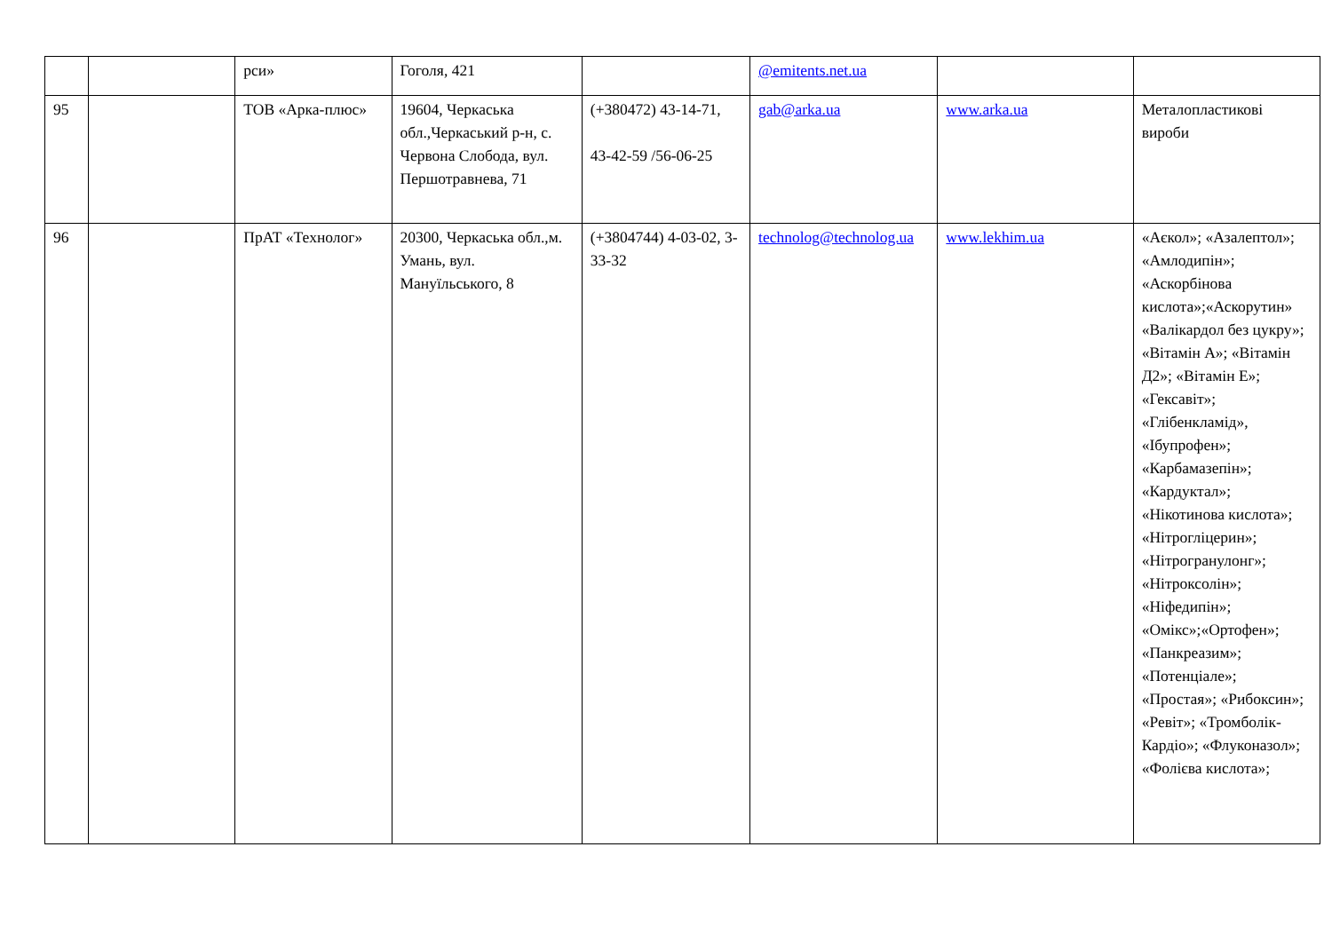| | | рси» | Гоголя, 421 | | @emitents.net.ua | | |
| 95 | | ТОВ «Арка-плюс» | 19604, Черкаська обл.,Черкаський р-н, с. Червона Слобода, вул. Першотравнева, 71 | (+380472) 43-14-71, 43-42-59 /56-06-25 | gab@arka.ua | www.arka.ua | Металопластикові вироби |
| 96 | | ПрАТ «Технолог» | 20300, Черкаська обл.,м. Умань, вул. Мануїльського, 8 | (+3804744) 4-03-02, 3-33-32 | technolog@technolog.ua | www.lekhim.ua | «Аєкол»; «Азалептол»; «Амлодипін»; «Аскорбінова кислота»;«Аскорутин» «Валікардол без цукру»; «Вітамін А»; «Вітамін Д2»; «Вітамін Е»; «Гексавіт»; «Глібенкламід», «Ібупрофен»; «Карбамазепін»; «Кардуктал»; «Нікотинова кислота»; «Нітрогліцерин»; «Нітрогранулонг»; «Нітроксолін»; «Ніфедипін»; «Омікс»;«Ортофен»; «Панкреазим»; «Потенціале»; «Простая»; «Рибоксин»; «Ревіт»; «Тромболік-Кардіо»; «Флуконазол»; «Фолієва кислота»; |